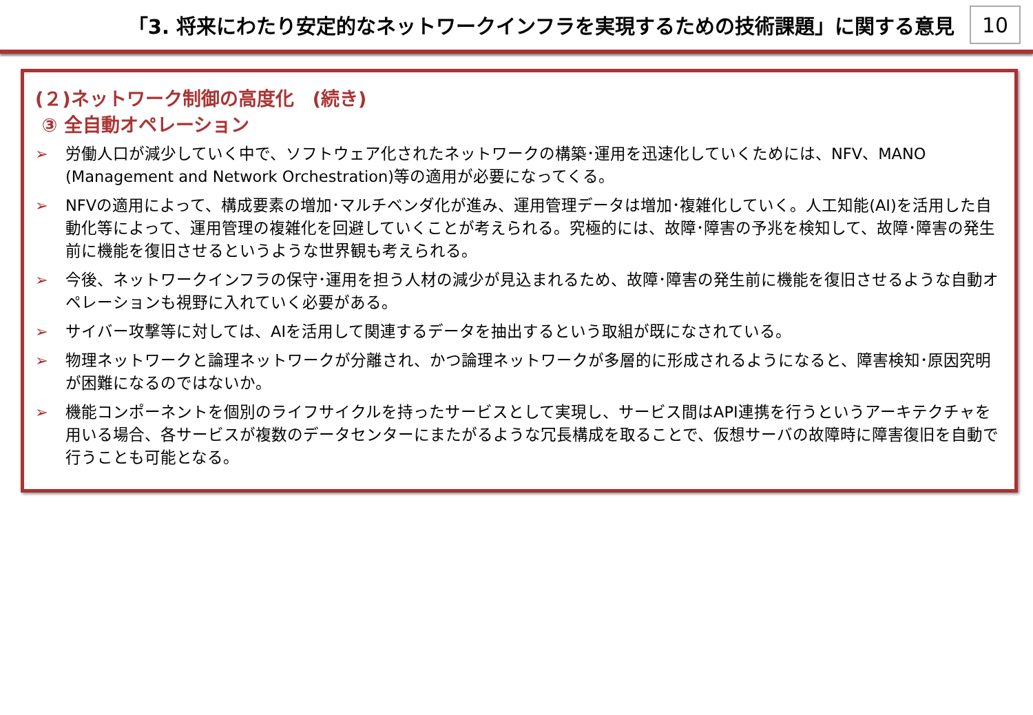「3. 将来にわたり安定的なネットワークインフラを実現するための技術課題」に関する意見
10
(２)ネットワーク制御の高度化　(続き)
③ 全自動オペレーション
➢ 労働人口が減少していく中で、ソフトウェア化されたネットワークの構築･運用を迅速化していくためには、NFV、MANO (Management and Network Orchestration)等の適用が必要になってくる。
➢ NFVの適用によって、構成要素の増加･マルチベンダ化が進み、運用管理データは増加･複雑化していく。人工知能(AI)を活用した自動化等によって、運用管理の複雑化を回避していくことが考えられる。究極的には、故障･障害の予兆を検知して、故障･障害の発生前に機能を復旧させるというような世界観も考えられる。
➢ 今後、ネットワークインフラの保守･運用を担う人材の減少が見込まれるため、故障･障害の発生前に機能を復旧させるような自動オペレーションも視野に入れていく必要がある。
➢ サイバー攻撃等に対しては、AIを活用して関連するデータを抽出するという取組が既になされている。
➢ 物理ネットワークと論理ネットワークが分離され、かつ論理ネットワークが多層的に形成されるようになると、障害検知･原因究明が困難になるのではないか。
➢ 機能コンポーネントを個別のライフサイクルを持ったサービスとして実現し、サービス間はAPI連携を行うというアーキテクチャを用いる場合、各サービスが複数のデータセンターにまたがるような冗長構成を取ることで、仮想サーバの故障時に障害復旧を自動で行うことも可能となる。